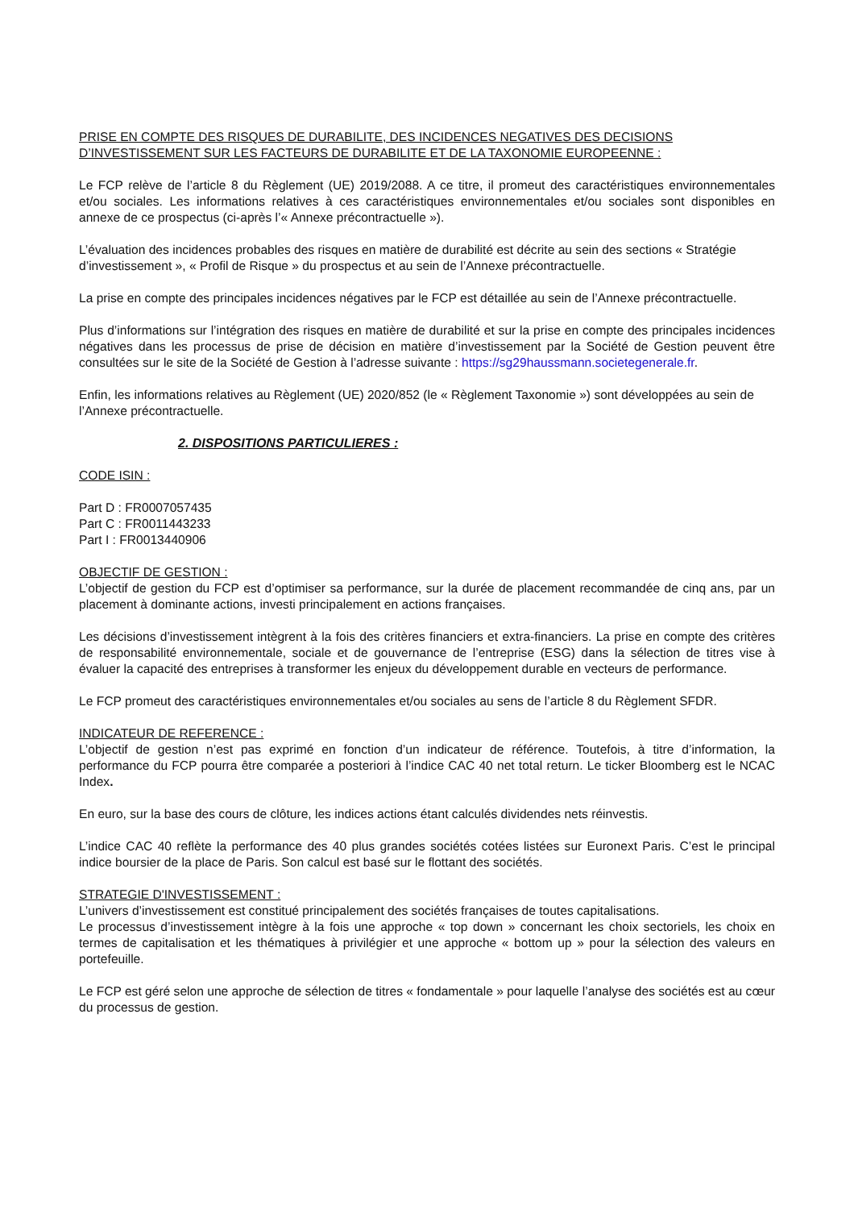PRISE EN COMPTE DES RISQUES DE DURABILITE, DES INCIDENCES NEGATIVES DES DECISIONS D’INVESTISSEMENT SUR LES FACTEURS DE DURABILITE ET DE LA TAXONOMIE EUROPEENNE :
Le FCP relève de l’article 8 du Règlement (UE) 2019/2088. A ce titre, il promeut des caractéristiques environnementales et/ou sociales. Les informations relatives à ces caractéristiques environnementales et/ou sociales sont disponibles en annexe de ce prospectus (ci-après l’« Annexe précontractuelle »).
L’évaluation des incidences probables des risques en matière de durabilité est décrite au sein des sections « Stratégie d’investissement », « Profil de Risque » du prospectus et au sein de l’Annexe précontractuelle.
La prise en compte des principales incidences négatives par le FCP est détaillée au sein de l’Annexe précontractuelle.
Plus d’informations sur l’intégration des risques en matière de durabilité et sur la prise en compte des principales incidences négatives dans les processus de prise de décision en matière d’investissement par la Société de Gestion peuvent être consultées sur le site de la Société de Gestion à l’adresse suivante : https://sg29haussmann.societegenerale.fr.
Enfin, les informations relatives au Règlement (UE) 2020/852 (le « Règlement Taxonomie ») sont développées au sein de l’Annexe précontractuelle.
2. DISPOSITIONS PARTICULIERES :
CODE ISIN :
Part D : FR0007057435
Part C : FR0011443233
Part I : FR0013440906
OBJECTIF DE GESTION :
L’objectif de gestion du FCP est d’optimiser sa performance, sur la durée de placement recommandée de cinq ans, par un placement à dominante actions, investi principalement en actions françaises.
Les décisions d’investissement intègrent à la fois des critères financiers et extra-financiers. La prise en compte des critères de responsabilité environnementale, sociale et de gouvernance de l’entreprise (ESG) dans la sélection de titres vise à évaluer la capacité des entreprises à transformer les enjeux du développement durable en vecteurs de performance.
Le FCP promeut des caractéristiques environnementales et/ou sociales au sens de l’article 8 du Règlement SFDR.
INDICATEUR DE REFERENCE :
L’objectif de gestion n’est pas exprimé en fonction d’un indicateur de référence. Toutefois, à titre d’information, la performance du FCP pourra être comparée a posteriori à l’indice CAC 40 net total return. Le ticker Bloomberg est le NCAC Index.
En euro, sur la base des cours de clôture, les indices actions étant calculés dividendes nets réinvestis.
L’indice CAC 40 reflète la performance des 40 plus grandes sociétés cotées listées sur Euronext Paris. C’est le principal indice boursier de la place de Paris. Son calcul est basé sur le flottant des sociétés.
STRATEGIE D'INVESTISSEMENT :
L’univers d’investissement est constitué principalement des sociétés françaises de toutes capitalisations.
Le processus d’investissement intègre à la fois une approche « top down » concernant les choix sectoriels, les choix en termes de capitalisation et les thématiques à privilégier et une approche « bottom up » pour la sélection des valeurs en portefeuille.
Le FCP est géré selon une approche de sélection de titres « fondamentale » pour laquelle l’analyse des sociétés est au cœur du processus de gestion.